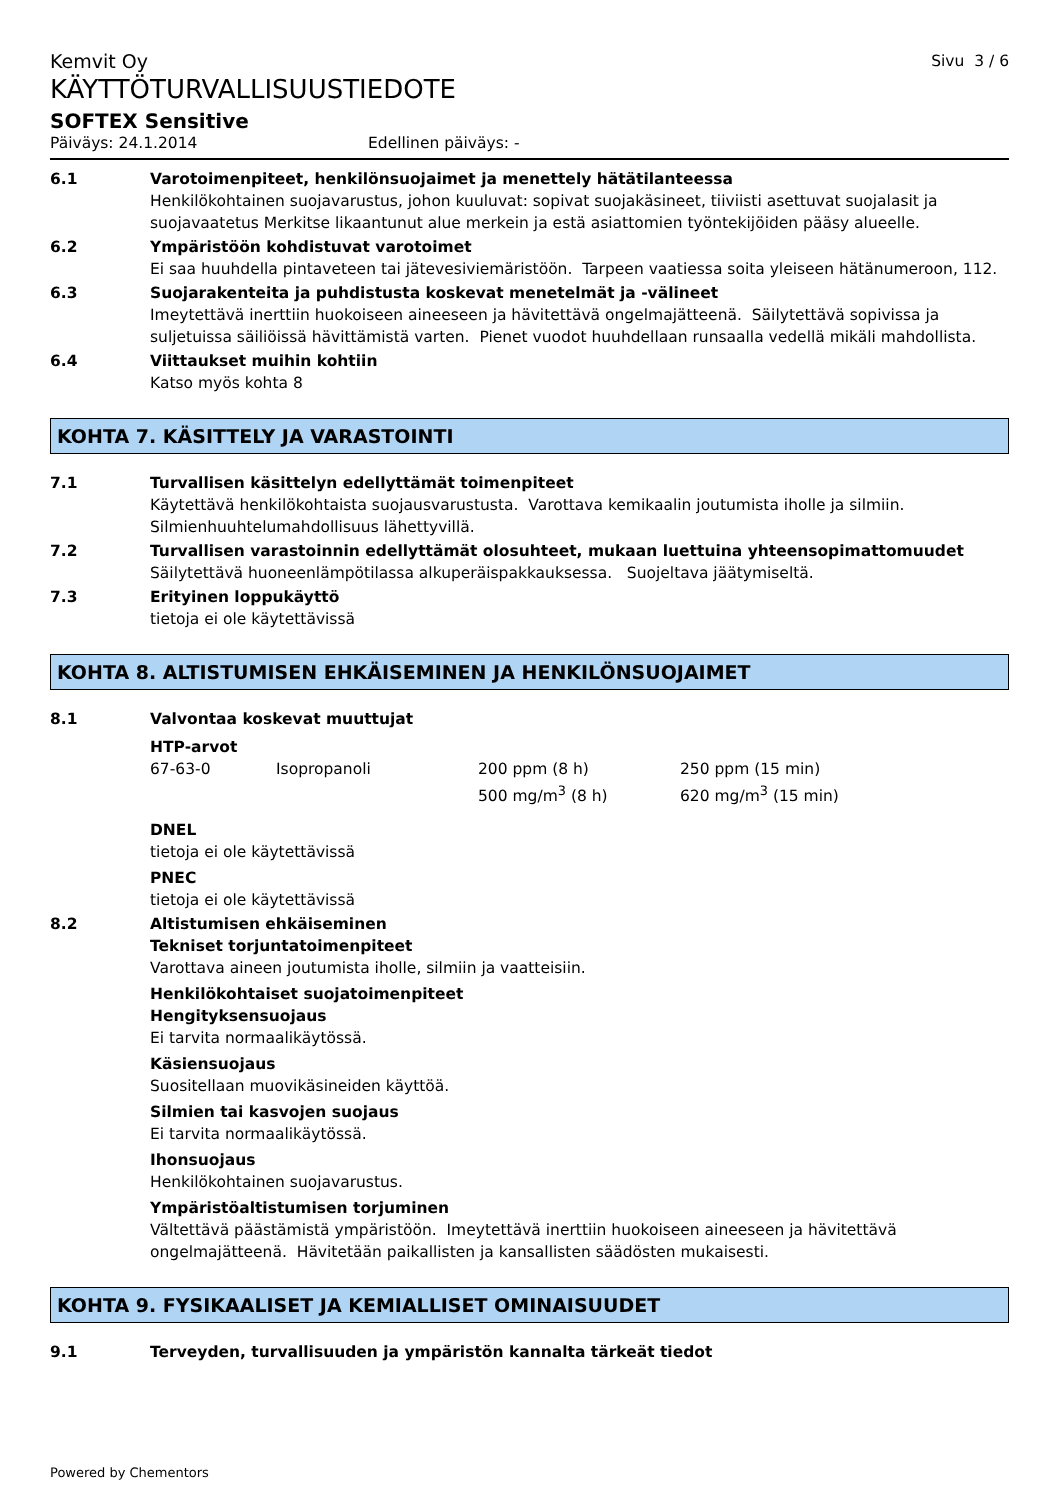Kemvit Oy
Sivu 3 / 6
KÄYTTÖTURVALLISUUSTIEDOTE
SOFTEX Sensitive
Päiväys: 24.1.2014 Edellinen päiväys: -
6.1 Varotoimenpiteet, henkilönsuojaimet ja menettely hätätilanteessa
Henkilökohtainen suojavarustus, johon kuuluvat: sopivat suojakäsineet, tiiviisti asettuvat suojalasit ja suojavaatetus Merkitse likaantunut alue merkein ja estä asiattomien työntekijöiden pääsy alueelle.
6.2 Ympäristöön kohdistuvat varotoimet
Ei saa huuhdella pintaveteen tai jätevesiviemäristöön. Tarpeen vaatiessa soita yleiseen hätänumeroon, 112.
6.3 Suojarakenteita ja puhdistusta koskevat menetelmät ja -välineet
Imeytettävä inerttiin huokoiseen aineeseen ja hävitettävä ongelmajätteenä. Säilytettävä sopivissa ja suljetuissa säiliöissä hävittämistä varten. Pienet vuodot huuhdellaan runsaalla vedellä mikäli mahdollista.
6.4 Viittaukset muihin kohtiin
Katso myös kohta 8
KOHTA 7. KÄSITTELY JA VARASTOINTI
7.1 Turvallisen käsittelyn edellyttämät toimenpiteet
Käytettävä henkilökohtaista suojausvarustusta. Varottava kemikaalin joutumista iholle ja silmiin. Silmienhuuhtelumahdollisuus lähettyvillä.
7.2 Turvallisen varastoinnin edellyttämät olosuhteet, mukaan luettuina yhteensopimattomuudet
Säilytettävä huoneenlämpötilassa alkuperäispakkauksessa. Suojeltava jäätymiseltä.
7.3 Erityinen loppukäyttö
tietoja ei ole käytettävissä
KOHTA 8. ALTISTUMISEN EHKÄISEMINEN JA HENKILÖNSUOJAIMET
8.1 Valvontaa koskevat muuttujat
HTP-arvot
| 67-63-0 | Isopropanoli | 200 ppm (8 h) 500 mg/m<sup>3</sup> (8 h) | 250 ppm (15 min) 620 mg/m<sup>3</sup> (15 min) |
DNEL
tietoja ei ole käytettävissä
PNEC
tietoja ei ole käytettävissä
8.2 Altistumisen ehkäiseminen
Tekniset torjuntatoimenpiteet
Varottava aineen joutumista iholle, silmiin ja vaatteisiin.
Henkilökohtaiset suojatoimenpiteet
Hengityksensuojaus
Ei tarvita normaalikäytössä.
Käsiensuojaus
Suositellaan muovikäsineiden käyttöä.
Silmien tai kasvojen suojaus
Ei tarvita normaalikäytössä.
Ihonsuojaus
Henkilökohtainen suojavarustus.
Ympäristöaltistumisen torjuminen
Vältettävä päästämistä ympäristöön. Imeytettävä inerttiin huokoiseen aineeseen ja hävitettävä ongelmajätteenä. Hävitetään paikallisten ja kansallisten säädösten mukaisesti.
KOHTA 9. FYSIKAALISET JA KEMIALLISET OMINAISUUDET
9.1 Terveyden, turvallisuuden ja ympäristön kannalta tärkeät tiedot
Powered by Chementors